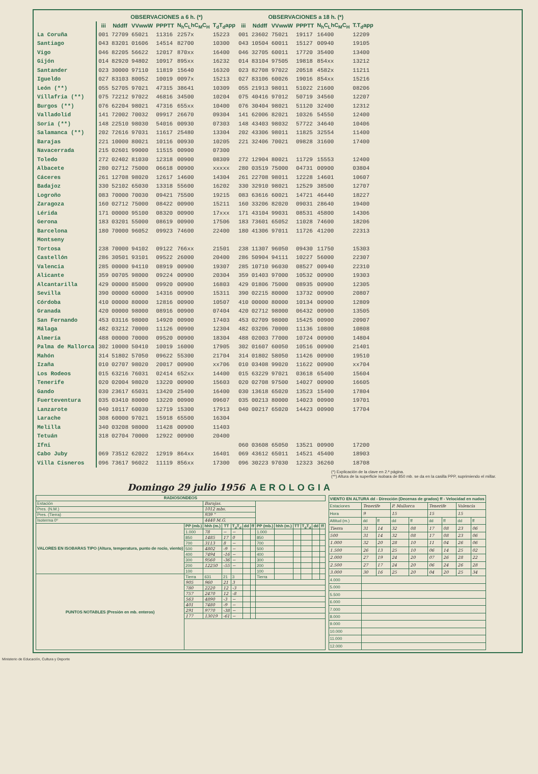| | OBSERVACIONES a 6 h. (*) | | | | | | OBSERVACIONES a 18 h. (*) | | | | | |
| --- | --- | --- | --- | --- | --- | --- | --- | --- | --- | --- | --- | --- |
| | iii | Nddff | VVwwW | PPPTT | N<sub>h</sub>C<sub>L</sub>hC<sub>M</sub>C<sub>H</sub> | T<sub>d</sub>T<sub>d</sub>app | iii | Nddff | VVwwW | PPPTT | N<sub>h</sub>C<sub>L</sub>hC<sub>M</sub>C<sub>H</sub> | T.T<sub>d</sub>app |
| La Coruña | 001 | 72709 | 65021 | 11316 | 2257x | 15223 | 001 | 23602 | 75021 | 19117 | 16400 | 12209 |
| Santiago | 043 | 83201 | 01606 | 14514 | 82700 | 10300 | 043 | 10504 | 60011 | 15127 | 00940 | 19105 |
| Vigo | 046 | 82205 | 56622 | 12017 | 870xx | 16400 | 046 | 32705 | 60011 | 17720 | 35400 | 13400 |
| Gijón | 014 | 82920 | 94802 | 10917 | 895xx | 16232 | 014 | 83104 | 97505 | 19818 | 854xx | 13212 |
| Santander | 023 | 30000 | 97110 | 11819 | 15640 | 16320 | 023 | 82708 | 97022 | 20518 | 4582x | 11211 |
| Igueldo | 027 | 83103 | 80052 | 10019 | 0097x | 15213 | 027 | 83106 | 60026 | 19016 | 854xx | 15216 |
| León (**) | 055 | 52705 | 97021 | 47315 | 38641 | 10309 | 055 | 21913 | 98011 | 51022 | 21600 | 08206 |
| Villafria (**) | 075 | 72212 | 97022 | 46816 | 34500 | 10204 | 075 | 40416 | 97012 | 50719 | 34560 | 12207 |
| Burgos (**) | 076 | 62204 | 98021 | 47316 | 655xx | 10400 | 076 | 30404 | 98021 | 51120 | 32400 | 12312 |
| Valladolid | 141 | 72002 | 70032 | 09917 | 26670 | 09304 | 141 | 62006 | 82021 | 10326 | 54550 | 12400 |
| Soria (**) | 148 | 22510 | 98030 | 54016 | 00930 | 07303 | 148 | 43403 | 98032 | 57722 | 34640 | 10406 |
| Salamanca (**) | 202 | 72616 | 97031 | 11617 | 25480 | 13304 | 202 | 43306 | 98011 | 11825 | 32554 | 11400 |
| Barajas | 221 | 10000 | 80021 | 10116 | 00930 | 10205 | 221 | 32406 | 70021 | 09828 | 31600 | 17400 |
| Navacerrada | 215 | 02601 | 99000 | 11515 | 00900 | 07300 | | | | | | |
| Toledo | 272 | 02402 | 81030 | 12318 | 00900 | 08309 | 272 | 12904 | 80021 | 11729 | 15553 | 12400 |
| Albacete | 280 | 02712 | 75000 | 06618 | 00900 | xxxxx | 280 | 03519 | 75000 | 04731 | 00900 | 03804 |
| Cáceres | 261 | 12708 | 98020 | 12617 | 14600 | 14304 | 261 | 22708 | 98011 | 12228 | 14601 | 10607 |
| Badajoz | 330 | 52102 | 65030 | 13318 | 55600 | 16202 | 330 | 32910 | 98021 | 12529 | 38500 | 12707 |
| Logroño | 083 | 70000 | 70030 | 09421 | 75500 | 19215 | 083 | 63616 | 60021 | 14721 | 46440 | 18227 |
| Zaragoza | 160 | 02712 | 75000 | 08422 | 00900 | 15211 | 160 | 33206 | 82020 | 09031 | 28640 | 19400 |
| Lérida | 171 | 00000 | 95100 | 08320 | 00900 | 17xxx | 171 | 43104 | 99031 | 08531 | 45800 | 14306 |
| Gerona | 183 | 03201 | 55000 | 08619 | 00900 | 17506 | 183 | 73601 | 65052 | 11028 | 74600 | 18206 |
| Barcelona | 180 | 70000 | 96052 | 09923 | 74600 | 22400 | 180 | 41306 | 97011 | 11726 | 41200 | 22313 |
| Montseny | | | | | | | | | | | | |
| Tortosa | 238 | 70000 | 94102 | 09122 | 766xx | 21501 | 238 | 11307 | 96050 | 09430 | 11750 | 15303 |
| Castellón | 286 | 30501 | 93101 | 09522 | 26000 | 20400 | 286 | 50904 | 94111 | 10227 | 56000 | 22307 |
| Valencia | 285 | 00000 | 94110 | 08919 | 00900 | 19307 | 285 | 10710 | 96030 | 08527 | 00940 | 22310 |
| Alicante | 359 | 00705 | 98000 | 09224 | 00900 | 20304 | 359 | 01403 | 97000 | 10532 | 00900 | 19303 |
| Alcantarilla | 429 | 00000 | 85000 | 09920 | 00900 | 16803 | 429 | 01806 | 75000 | 08935 | 00900 | 12305 |
| Sevilla | 390 | 00000 | 60000 | 14316 | 00900 | 15311 | 390 | 02215 | 80000 | 13732 | 00900 | 20807 |
| Córdoba | 410 | 00000 | 80000 | 12816 | 00900 | 10507 | 410 | 00000 | 80000 | 10134 | 00900 | 12809 |
| Granada | 420 | 00000 | 98000 | 08916 | 00900 | 07404 | 420 | 02712 | 98000 | 06432 | 00900 | 13505 |
| San Fernando | 453 | 03116 | 98000 | 14920 | 00900 | 17403 | 453 | 02709 | 98000 | 15425 | 00900 | 20907 |
| Málaga | 482 | 03212 | 70000 | 11126 | 00900 | 12304 | 482 | 03206 | 70000 | 11136 | 10800 | 10808 |
| Almería | 488 | 00000 | 70000 | 09520 | 00900 | 18304 | 488 | 02003 | 77000 | 10724 | 00900 | 14804 |
| Palma de Mallorca | 302 | 10000 | 50410 | 10019 | 16000 | 17905 | 302 | 01607 | 60050 | 10516 | 00900 | 21401 |
| Mahón | 314 | 51802 | 57050 | 09622 | 55300 | 21704 | 314 | 01802 | 58050 | 11426 | 00900 | 19510 |
| Izaña | 010 | 02707 | 98020 | 20017 | 00900 | xx706 | 010 | 03408 | 99020 | 11622 | 00900 | xx704 |
| Los Rodeos | 015 | 63216 | 76031 | 02414 | 652xx | 14400 | 015 | 63229 | 97021 | 03618 | 65400 | 15604 |
| Tenerife | 020 | 02004 | 98020 | 13220 | 00900 | 15603 | 020 | 02708 | 97500 | 14027 | 00900 | 16605 |
| Gando | 030 | 23617 | 65031 | 13420 | 25400 | 16400 | 030 | 13618 | 65020 | 13523 | 15400 | 17804 |
| Fuerteventura | 035 | 03410 | 80000 | 13220 | 00900 | 09607 | 035 | 00213 | 80000 | 14023 | 00900 | 19701 |
| Lanzarote | 040 | 10117 | 60030 | 12719 | 15300 | 17913 | 040 | 00217 | 65020 | 14423 | 00900 | 17704 |
| Larache | 308 | 60000 | 97021 | 15918 | 65500 | 16304 | | | | | | |
| Melilla | 340 | 03208 | 98000 | 11428 | 00900 | 11403 | | | | | | |
| Tetuán | 318 | 02704 | 70000 | 12922 | 00900 | 20400 | | | | | | |
| Ifni | | | | | | | 060 | 03608 | 65050 | 13521 | 00900 | 17200 |
| Cabo Juby | 069 | 73512 | 62022 | 12919 | 864xx | 16401 | 069 | 43612 | 65011 | 14521 | 45400 | 18903 |
| Villa Cisneros | 096 | 73617 | 96022 | 11119 | 856xx | 17300 | 096 | 30223 | 97030 | 12323 | 36260 | 18708 |
(*) Explicación de la clave en 2.ª página.
(**) Altura de la superficie isobara de 850 mb. se da en la casilla PPP, suprimiendo el millar.
Domingo 29 julio 1956 AEROLOGIA
| RADIOSONDEOS | | | | | | | | | | | | |
| --- | --- | --- | --- | --- | --- | --- | --- | --- | --- | --- | --- | --- |
| Estación | | Barajas. | | | | | | | | | | |
| Pres. (N.M.) | | 1012 mbs. | | | | | | | | | | |
| Pres. (Tierra) | | 939 " | | | | | | | | | | |
| Isoterma 0º | | 4440 M.G. | | | | | | | | | | |
| VALORES EN ISOBARAS TIPO (Altura, temperatura, punto de rocío, viento) | PP (mb.) | hhh (m.) | TT | T<sub>d</sub>T<sub>d</sub> | dd | ff | PP (mb.) | hhh (m.) | TT | T<sub>d</sub>T<sub>d</sub> | dd | ff |
| | 1.000 | 78 | ~ | ~ | | | 1.000 | | | | | |
| | 850 | 1485 | 17 | 0 | | | 850 | | | | | |
| | 700 | 3113 | 8 | ~ | | | 700 | | | | | |
| | 500 | 4802 | -9 | ~ | | | 500 | | | | | |
| | 400 | 7494 | -16 | ~ | | | 400 | | | | | |
| | 300 | 9560 | -36 | ~ | | | 300 | | | | | |
| | 200 | 12250 | -55 | ~ | | | 200 | | | | | |
| | 100 | | | | | | 100 | | | | | |
| PUNTOS NOTABLES (Presión en mb. enteros) | Tierra | 631 | 21 | 3 | | | Tierra | | | | | |
| | 905 | 960 | 21 | 3 | | | | | | | | |
| | 780 | 2220 | 12 | -3 | | | | | | | | |
| | 757 | 2470 | 12 | -8 | | | | | | | | |
| | 563 | 4890 | -3 | ~ | | | | | | | | |
| | 401 | 7480 | -9 | ~ | | | | | | | | |
| | 291 | 9770 | -38 | ~ | | | | | | | | |
| | 177 | 13019 | -61 | ~ | | | | | | | | |
| VIENTO EN ALTURA dd - Dirección (Decenas de grados) ff - Velocidad en nudos | | | | | | | | |
| --- | --- | --- | --- | --- | --- | --- | --- | --- |
| Estaciones | Tenerife | | P. Mallorca | | Tenerife | | Valencia | |
| Hora | 9 | | 15 | | 15 | | 15 | |
| Altitud (m.) | dd | ff | dd | ff | dd | ff | dd | ff |
| Tierra | 31 | 14 | 32 | 08 | 17 | 08 | 23 | 06 |
| 500 | 31 | 14 | 32 | 08 | 17 | 08 | 23 | 06 |
| 1.000 | 32 | 20 | 28 | 10 | 11 | 04 | 26 | 06 |
| 1.500 | 26 | 13 | 25 | 10 | 06 | 14 | 25 | 02 |
| 2.000 | 27 | 19 | 24 | 20 | 07 | 26 | 28 | 22 |
| 2.500 | 27 | 17 | 24 | 20 | 06 | 24 | 26 | 28 |
| 3.000 | 30 | 16 | 25 | 20 | 04 | 20 | 25 | 34 |
| 4.000 | | | | | | | | |
| 5.000 | | | | | | | | |
| 5.500 | | | | | | | | |
| 6.000 | | | | | | | | |
| 7.000 | | | | | | | | |
| 8.000 | | | | | | | | |
| 9.000 | | | | | | | | |
| 10.000 | | | | | | | | |
| 11.000 | | | | | | | | |
| 12.000 | | | | | | | | |
Ministerio de Educación, Cultura y Deporte